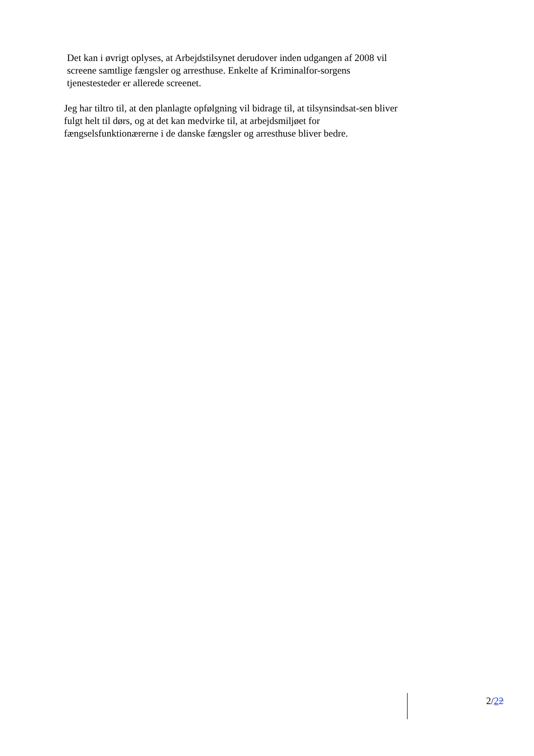Det kan i øvrigt oplyses, at Arbejdstilsynet derudover inden udgangen af 2008 vil screene samtlige fængsler og arresthuse. Enkelte af Kriminalfor-sorgens tjenestesteder er allerede screenet.
Jeg har tiltro til, at den planlagte opfølgning vil bidrage til, at tilsynsindsat-sen bliver fulgt helt til dørs, og at det kan medvirke til, at arbejdsmiljøet for fængselsfunktionærerne i de danske fængsler og arresthuse bliver bedre.
2/22